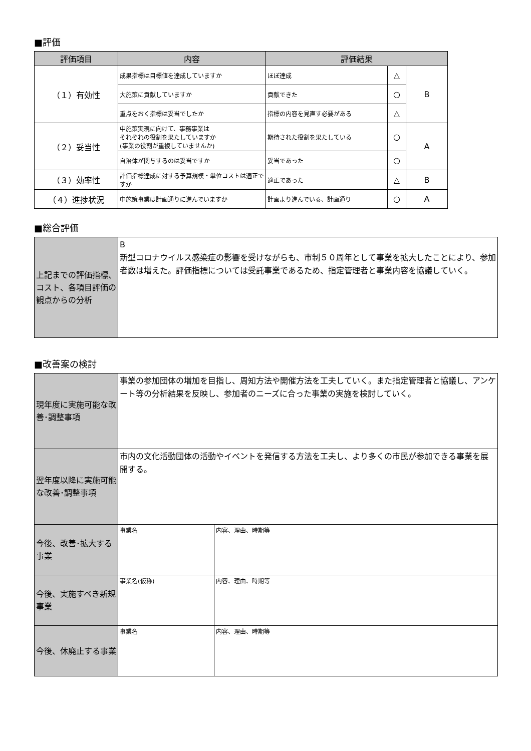■評価
| 評価項目 | 内容 | 評価結果 | | |
| --- | --- | --- | --- | --- |
| （１）有効性 | 成果指標は目標値を達成していますか | ほぼ達成 | △ | B |
| | 大施策に貢献していますか | 貢献できた | ○ | |
| | 重点をおく指標は妥当でしたか | 指標の内容を見直す必要がある | △ | |
| （２）妥当性 | 中施策実現に向けて、事務事業は それぞれの役割を果たしていますか (事業の役割が重複していませんか) | 期待された役割を果たしている | ○ | A |
| | 自治体が関与するのは妥当ですか | 妥当であった | ○ | |
| （３）効率性 | 評価指標達成に対する予算規模・単位コストは適正ですか | 適正であった | △ | B |
| （４）進捗状況 | 中施策事業は計画通りに進んでいますか | 計画より進んでいる、計画通り | ○ | A |
■総合評価
| 上記までの評価指標、コスト、各項目評価の観点からの分析 | B 新型コロナウイルス感染症の影響を受けながらも、市制５０周年として事業を拡大したことにより、参加者数は増えた。評価指標については受託事業であるため、指定管理者と事業内容を協議していく。 |
■改善案の検討
| 現年度に実施可能な改善･調整事項 | 事業の参加団体の増加を目指し、周知方法や開催方法を工夫していく。また指定管理者と協議し、アンケート等の分析結果を反映し、参加者のニーズに合った事業の実施を検討していく。 | |
| 翌年度以降に実施可能な改善･調整事項 | 市内の文化活動団体の活動やイベントを発信する方法を工夫し、より多くの市民が参加できる事業を展開する。 | |
| 今後、改善･拡大する事業 | 事業名 | 内容、理由、時期等 |
| 今後、実施すべき新規事業 | 事業名(仮称) | 内容、理由、時期等 |
| 今後、休廃止する事業 | 事業名 | 内容、理由、時期等 |